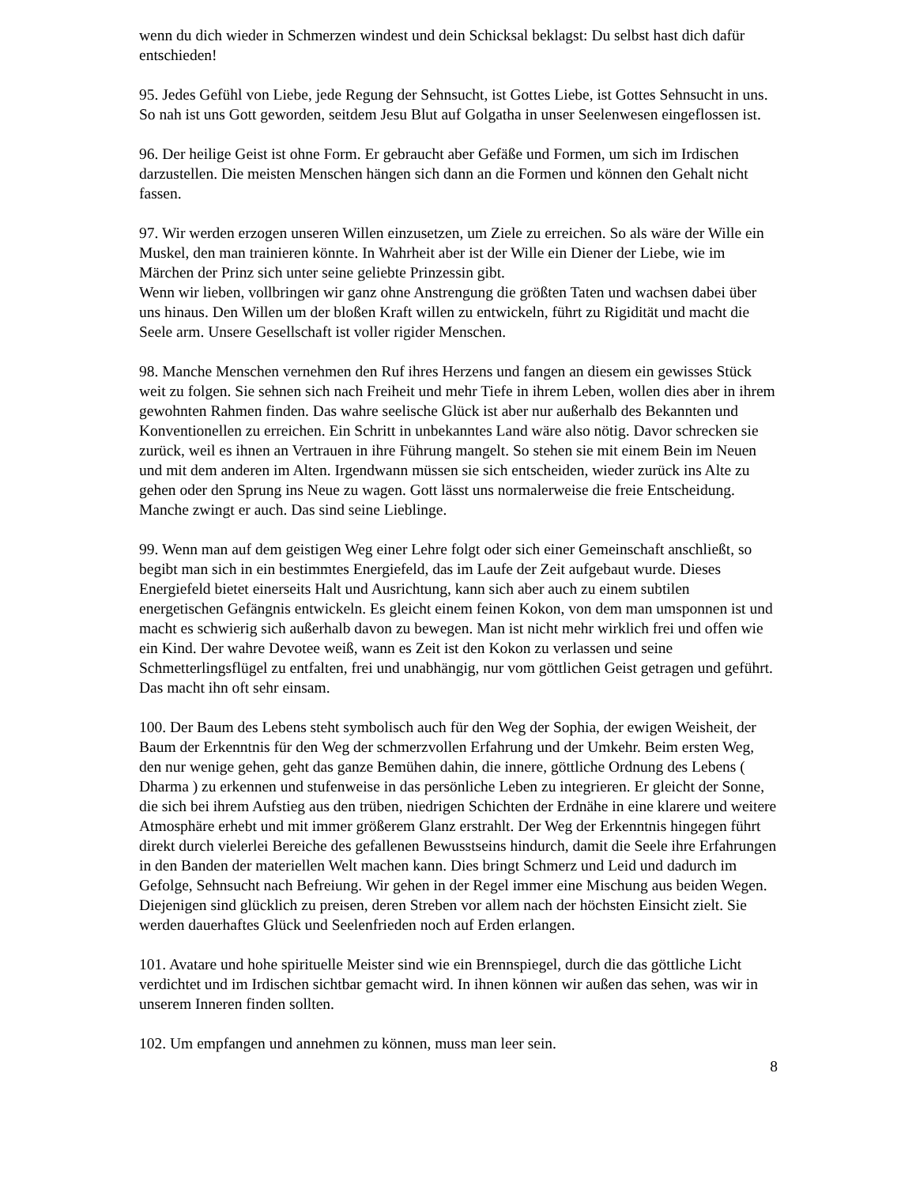wenn du dich wieder in Schmerzen windest und dein Schicksal beklagst: Du selbst hast dich dafür entschieden!
95. Jedes Gefühl von Liebe, jede Regung der Sehnsucht, ist Gottes Liebe, ist Gottes Sehnsucht in uns. So nah ist uns Gott geworden, seitdem Jesu Blut auf Golgatha in unser Seelenwesen eingeflossen ist.
96. Der heilige Geist ist ohne Form. Er gebraucht aber Gefäße und Formen, um sich im Irdischen darzustellen. Die meisten Menschen hängen sich dann an die Formen und können den Gehalt nicht fassen.
97. Wir werden erzogen unseren Willen einzusetzen, um Ziele zu erreichen. So als wäre der Wille ein Muskel, den man trainieren könnte. In Wahrheit aber ist der Wille ein Diener der Liebe, wie im Märchen der Prinz sich unter seine geliebte Prinzessin gibt.
Wenn wir lieben, vollbringen wir ganz ohne Anstrengung die größten Taten und wachsen dabei über uns hinaus. Den Willen um der bloßen Kraft willen zu entwickeln, führt zu Rigidität und macht die Seele arm. Unsere Gesellschaft ist voller rigider Menschen.
98. Manche Menschen vernehmen den Ruf ihres Herzens und fangen an diesem ein gewisses Stück weit zu folgen. Sie sehnen sich nach Freiheit und mehr Tiefe in ihrem Leben, wollen dies aber in ihrem gewohnten Rahmen finden. Das wahre seelische Glück ist aber nur außerhalb des Bekannten und Konventionellen zu erreichen. Ein Schritt in unbekanntes Land wäre also nötig. Davor schrecken sie zurück, weil es ihnen an Vertrauen in ihre Führung mangelt. So stehen sie mit einem Bein im Neuen und mit dem anderen im Alten. Irgendwann müssen sie sich entscheiden, wieder zurück ins Alte zu gehen oder den Sprung ins Neue zu wagen. Gott lässt uns normalerweise die freie Entscheidung. Manche zwingt er auch. Das sind seine Lieblinge.
99. Wenn man auf dem geistigen Weg einer Lehre folgt oder sich einer Gemeinschaft anschließt, so begibt man sich in ein bestimmtes Energiefeld, das im Laufe der Zeit aufgebaut wurde. Dieses Energiefeld bietet einerseits Halt und Ausrichtung, kann sich aber auch zu einem subtilen energetischen Gefängnis entwickeln. Es gleicht einem feinen Kokon, von dem man umsponnen ist und macht es schwierig sich außerhalb davon zu bewegen. Man ist nicht mehr wirklich frei und offen wie ein Kind. Der wahre Devotee weiß, wann es Zeit ist den Kokon zu verlassen und seine Schmetterlingsflügel zu entfalten, frei und unabhängig, nur vom göttlichen Geist getragen und geführt. Das macht ihn oft sehr einsam.
100. Der Baum des Lebens steht symbolisch auch für den Weg der Sophia, der ewigen Weisheit, der Baum der Erkenntnis für den Weg der schmerzvollen Erfahrung und der Umkehr. Beim ersten Weg, den nur wenige gehen, geht das ganze Bemühen dahin, die innere, göttliche Ordnung des Lebens ( Dharma ) zu erkennen und stufenweise in das persönliche Leben zu integrieren. Er gleicht der Sonne, die sich bei ihrem Aufstieg aus den trüben, niedrigen Schichten der Erdnähe in eine klarere und weitere Atmosphäre erhebt und mit immer größerem Glanz erstrahlt. Der Weg der Erkenntnis hingegen führt direkt durch vielerlei Bereiche des gefallenen Bewusstseins hindurch, damit die Seele ihre Erfahrungen in den Banden der materiellen Welt machen kann. Dies bringt Schmerz und Leid und dadurch im Gefolge, Sehnsucht nach Befreiung. Wir gehen in der Regel immer eine Mischung aus beiden Wegen. Diejenigen sind glücklich zu preisen, deren Streben vor allem nach der höchsten Einsicht zielt. Sie werden dauerhaftes Glück und Seelenfrieden noch auf Erden erlangen.
101. Avatare und hohe spirituelle Meister sind wie ein Brennspiegel, durch die das göttliche Licht verdichtet und im Irdischen sichtbar gemacht wird. In ihnen können wir außen das sehen, was wir in unserem Inneren finden sollten.
102. Um empfangen und annehmen zu können, muss man leer sein.
8